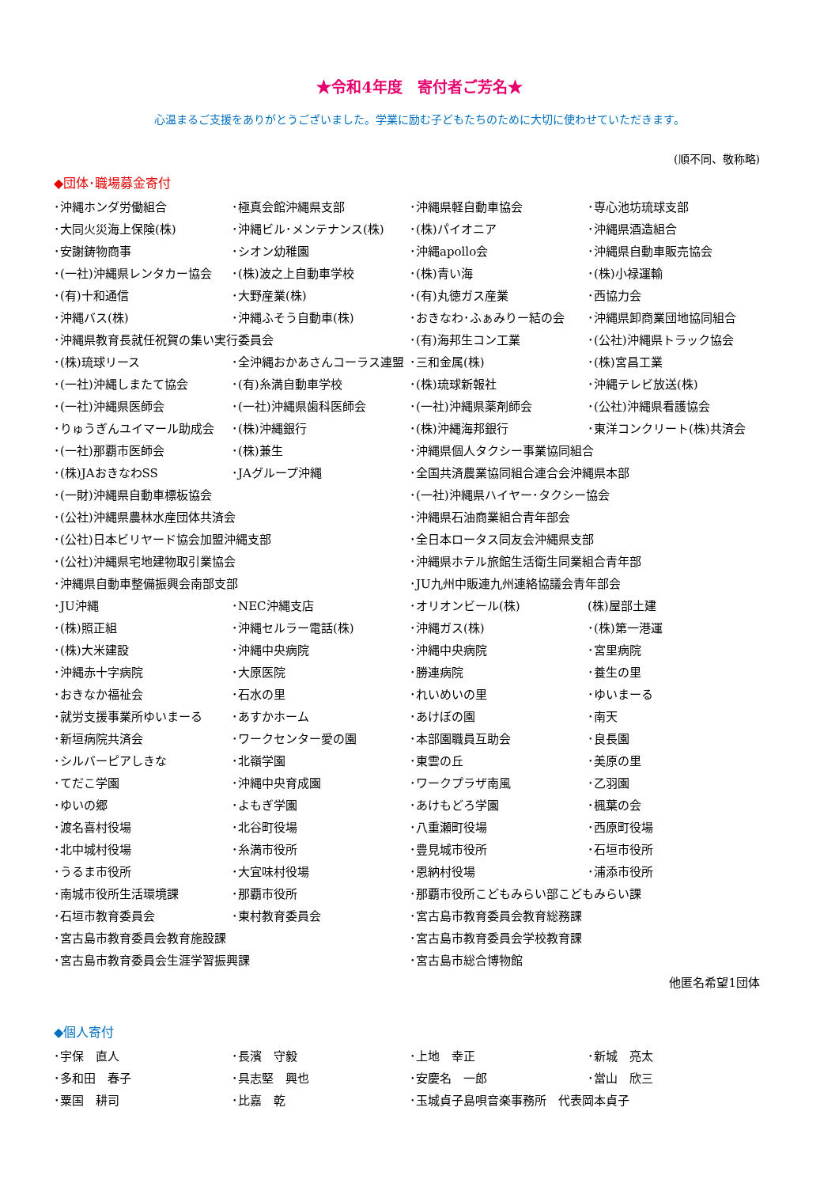★令和4年度　寄付者ご芳名★
心温まるご支援をありがとうございました。学業に励む子どもたちのために大切に使わせていただきます。
(順不同、敬称略)
◆団体･職場募金寄付
| ･沖縄ホンダ労働組合 | ･極真会館沖縄県支部 | ･沖縄県軽自動車協会 | ･専心池坊琉球支部 |
| ･大同火災海上保険(株) | ･沖縄ビル･メンテナンス(株) | ･(株)パイオニア | ･沖縄県酒造組合 |
| ･安謝鋳物商事 | ･シオン幼稚園 | ･沖縄apollo会 | ･沖縄県自動車販売協会 |
| ･(一社)沖縄県レンタカー協会 | ･(株)波之上自動車学校 | ･(株)青い海 | ･(株)小禄運輸 |
| ･(有)十和通信 | ･大野産業(株) | ･(有)丸徳ガス産業 | ･西協力会 |
| ･沖縄バス(株) | ･沖縄ふそう自動車(株) | ･おきなわ･ふぁみりー結の会 | ･沖縄県卸商業団地協同組合 |
| ･沖縄県教育長就任祝賀の集い実行委員会 | | ･(有)海邦生コン工業 | ･(公社)沖縄県トラック協会 |
| ･(株)琉球リース | ･全沖縄おかあさんコーラス連盟 | ･三和金属(株) | ･(株)宮昌工業 |
| ･(一社)沖縄しまたて協会 | ･(有)糸満自動車学校 | ･(株)琉球新報社 | ･沖縄テレビ放送(株) |
| ･(一社)沖縄県医師会 | ･(一社)沖縄県歯科医師会 | ･(一社)沖縄県薬剤師会 | ･(公社)沖縄県看護協会 |
| ･りゅうぎんユイマール助成会 | ･(株)沖縄銀行 | ･(株)沖縄海邦銀行 | ･東洋コンクリート(株)共済会 |
| ･(一社)那覇市医師会 | ･(株)兼生 | ･沖縄県個人タクシー事業協同組合 | |
| ･(株)JAおきなわSS | ･JAグループ沖縄 | ･全国共済農業協同組合連合会沖縄県本部 | |
| ･(一財)沖縄県自動車標板協会 | | ･(一社)沖縄県ハイヤー･タクシー協会 | |
| ･(公社)沖縄県農林水産団体共済会 | | ･沖縄県石油商業組合青年部会 | |
| ･(公社)日本ビリヤード協会加盟沖縄支部 | | ･全日本ロータス同友会沖縄県支部 | |
| ･(公社)沖縄県宅地建物取引業協会 | | ･沖縄県ホテル旅館生活衛生同業組合青年部 | |
| ･沖縄県自動車整備振興会南部支部 | | ･JU九州中販連九州連絡協議会青年部会 | |
| ･JU沖縄 | ･NEC沖縄支店 | ･オリオンビール(株) | (株)屋部土建 |
| ･(株)照正組 | ･沖縄セルラー電話(株) | ･沖縄ガス(株) | ･(株)第一港運 |
| ･(株)大米建設 | ･沖縄中央病院 | ･沖縄中央病院 | ･宮里病院 |
| ･沖縄赤十字病院 | ･大原医院 | ･勝連病院 | ･養生の里 |
| ･おきなか福祉会 | ･石水の里 | ･れいめいの里 | ･ゆいまーる |
| ･就労支援事業所ゆいまーる | ･あすかホーム | ･あけぼの園 | ･南天 |
| ･新垣病院共済会 | ･ワークセンター愛の園 | ･本部園職員互助会 | ･良長園 |
| ･シルバーピアしきな | ･北嶺学園 | ･東雲の丘 | ･美原の里 |
| ･てだこ学園 | ･沖縄中央育成園 | ･ワークプラザ南風 | ･乙羽園 |
| ･ゆいの郷 | ･よもぎ学園 | ･あけもどろ学園 | ･楓葉の会 |
| ･渡名喜村役場 | ･北谷町役場 | ･八重瀬町役場 | ･西原町役場 |
| ･北中城村役場 | ･糸満市役所 | ･豊見城市役所 | ･石垣市役所 |
| ･うるま市役所 | ･大宜味村役場 | ･恩納村役場 | ･浦添市役所 |
| ･南城市役所生活環境課 | ･那覇市役所 | ･那覇市役所こどもみらい部こどもみらい課 | |
| ･石垣市教育委員会 | ･東村教育委員会 | ･宮古島市教育委員会教育総務課 | |
| ･宮古島市教育委員会教育施設課 | | ･宮古島市教育委員会学校教育課 | |
| ･宮古島市教育委員会生涯学習振興課 | | ･宮古島市総合博物館 | |
他匿名希望1団体
◆個人寄付
| ･宇保 直人 | ･長濱 守毅 | ･上地 幸正 | ･新城 亮太 |
| ･多和田 春子 | ･具志堅 興也 | ･安慶名 一郎 | ･當山 欣三 |
| ･粟国 耕司 | ･比嘉 乾 | ･玉城貞子島唄音楽事務所 代表岡本貞子 | |